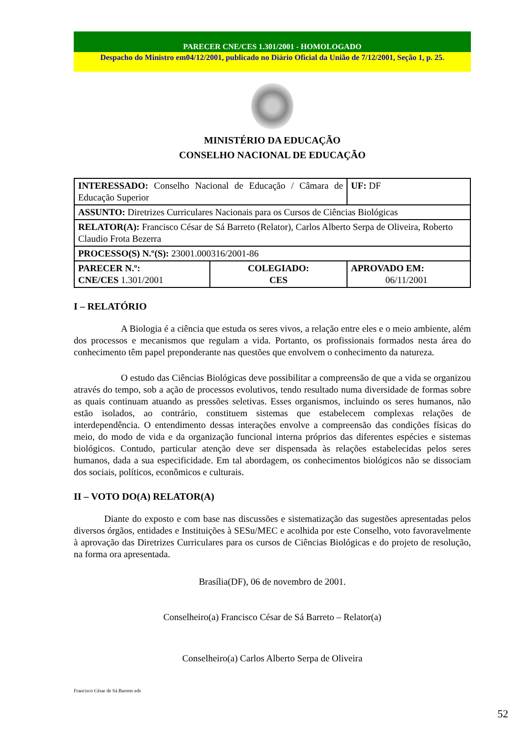PARECER CNE/CES 1.301/2001 - HOMOLOGADO
Despacho do Ministro em04/12/2001, publicado no Diário Oficial da União de 7/12/2001, Seção 1, p. 25.
MINISTÉRIO DA EDUCAÇÃO
CONSELHO NACIONAL DE EDUCAÇÃO
| INTERESSADO: Conselho Nacional de Educação / Câmara de Educação Superior | | UF: DF |
| ASSUNTO: Diretrizes Curriculares Nacionais para os Cursos de Ciências Biológicas | | |
| RELATOR(A): Francisco César de Sá Barreto (Relator), Carlos Alberto Serpa de Oliveira, Roberto Claudio Frota Bezerra | | |
| PROCESSO(S) N.º(S): 23001.000316/2001-86 | | |
| PARECER N.º: CNE/CES 1.301/2001 | COLEGIADO: CES | APROVADO EM: 06/11/2001 |
I – RELATÓRIO
A Biologia é a ciência que estuda os seres vivos, a relação entre eles e o meio ambiente, além dos processos e mecanismos que regulam a vida. Portanto, os profissionais formados nesta área do conhecimento têm papel preponderante nas questões que envolvem o conhecimento da natureza.
O estudo das Ciências Biológicas deve possibilitar a compreensão de que a vida se organizou através do tempo, sob a ação de processos evolutivos, tendo resultado numa diversidade de formas sobre as quais continuam atuando as pressões seletivas. Esses organismos, incluindo os seres humanos, não estão isolados, ao contrário, constituem sistemas que estabelecem complexas relações de interdependência. O entendimento dessas interações envolve a compreensão das condições físicas do meio, do modo de vida e da organização funcional interna próprios das diferentes espécies e sistemas biológicos. Contudo, particular atenção deve ser dispensada às relações estabelecidas pelos seres humanos, dada a sua especificidade. Em tal abordagem, os conhecimentos biológicos não se dissociam dos sociais, políticos, econômicos e culturais.
II – VOTO DO(A) RELATOR(A)
Diante do exposto e com base nas discussões e sistematização das sugestões apresentadas pelos diversos órgãos, entidades e Instituições à SESu/MEC e acolhida por este Conselho, voto favoravelmente à aprovação das Diretrizes Curriculares para os cursos de Ciências Biológicas e do projeto de resolução, na forma ora apresentada.
Brasília(DF), 06 de novembro de 2001.
Conselheiro(a) Francisco César de Sá Barreto – Relator(a)
Conselheiro(a) Carlos Alberto Serpa de Oliveira
Francisco César de Sá Barreto eds
52